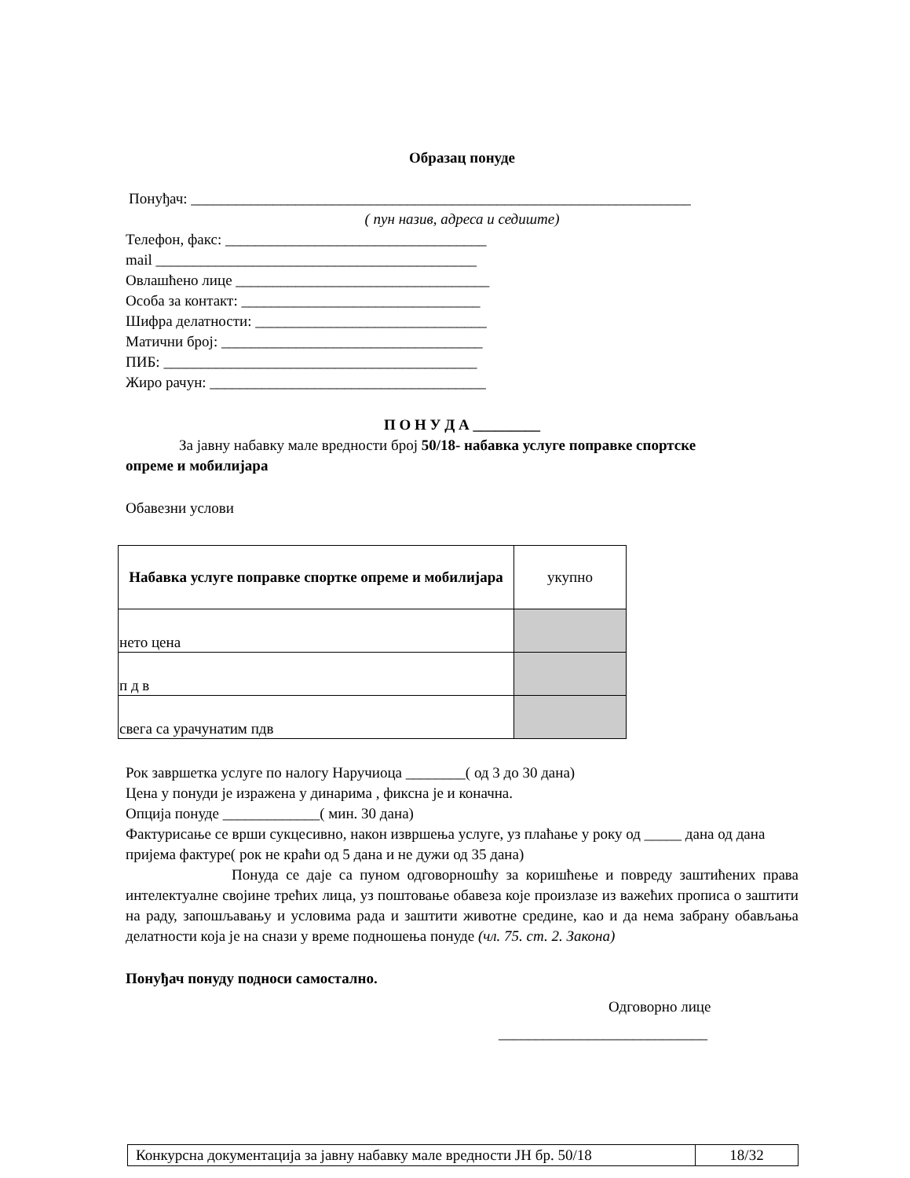Образац понуде
Понуђач: ___________________________________________________________________
( пун назив, адреса и седиште)
Телефон, факс: ___________________________________
mail ___________________________________________
Овлашћено лице __________________________________
Особа за контакт: ________________________________
Шифра делатности: _______________________________
Матични број: ___________________________________
ПИБ: __________________________________________
Жиро рачун: _____________________________________
П О Н У Д А _________
За јавну набавку мале вредности број 50/18- набавка услуге поправке спортске
опреме и мобилијара
Обавезни услови
| Набавка услуге поправке спортке опреме и мобилијара | укупно |
| нето цена | |
| п д в | |
| свега са урачунатим пдв | |
Рок завршетка услуге по налогу Наручиоца ________( од 3 до 30 дана)
Цена у понуди је изражена у динарима , фиксна је и коначна.
Опција понуде _____________( мин. 30 дана)
Фактурисање се врши сукцесивно, након извршења услуге, уз плаћање у року од _____ дана од дана пријема фактуре( рок не краћи од 5 дана и не дужи од 35 дана)
Понуда се даје са пуном одговорношћу за коришћење и повреду заштићених права интелектуалне својине трећих лица, уз поштовање обавеза које произлазе из важећих прописа о заштити на раду, запошљавању и условима рада и заштити животне средине, као и да нема забрану обављања делатности која је на снази у време подношења понуде (чл. 75. ст. 2. Закона)
Понуђач понуду подноси самостално.
Одговорно лице
____________________________
| Конкурсна документација за јавну набавку мале вредности ЈН бр. 50/18 | 18/32 |